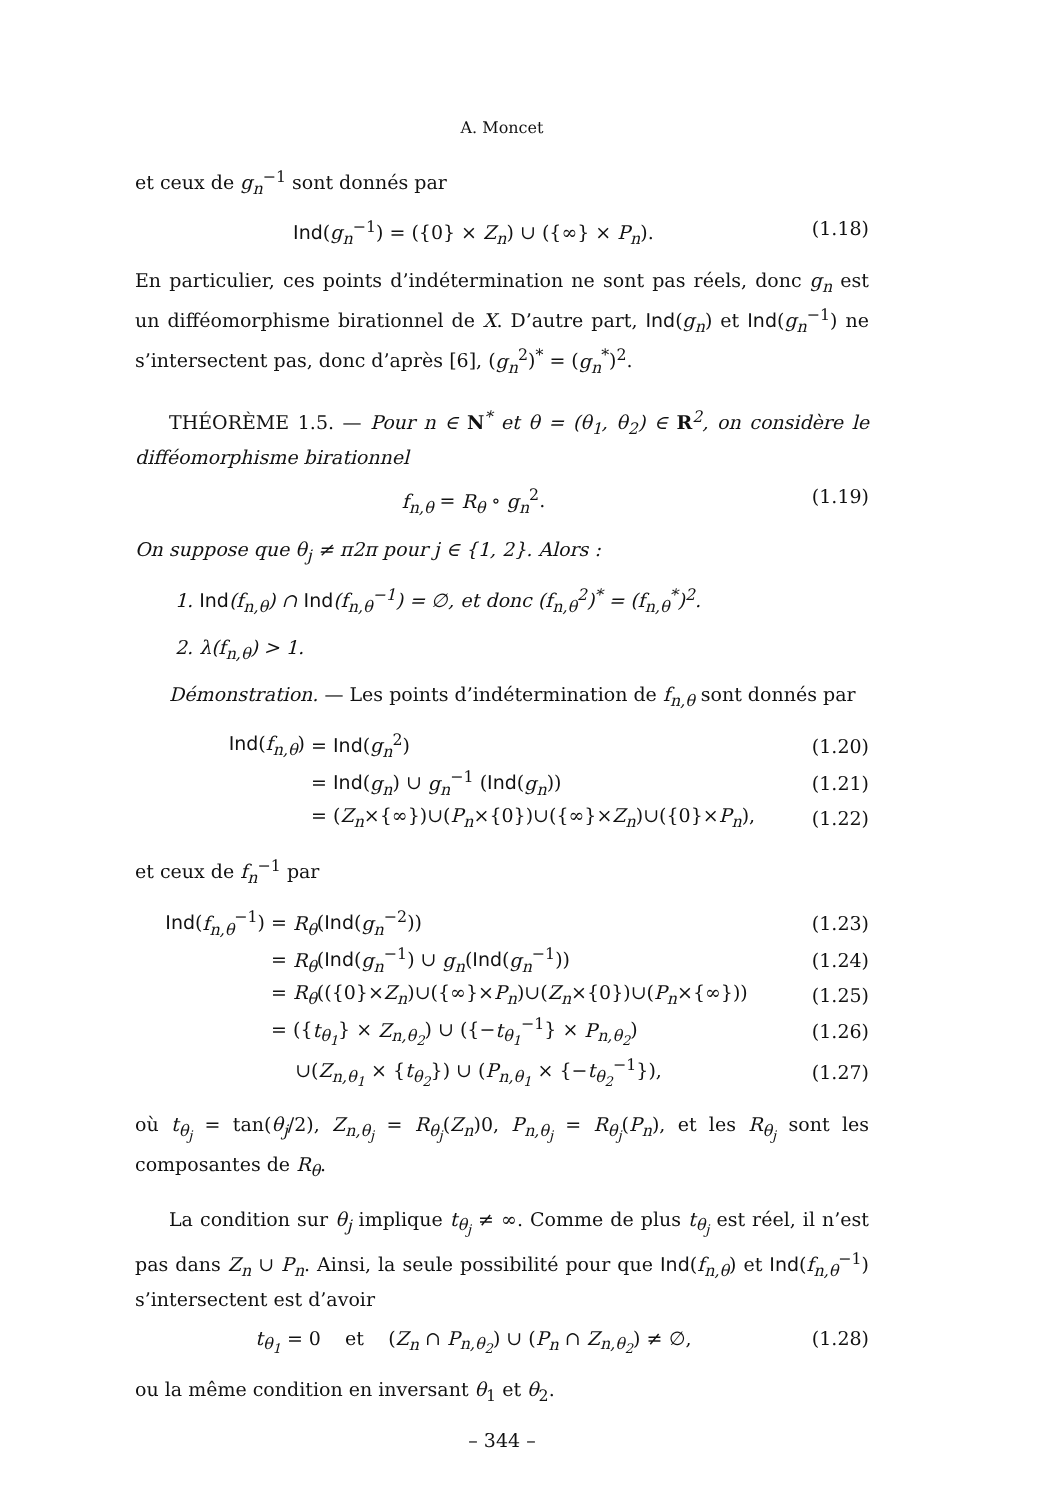A. Moncet
et ceux de g<sub>n</sub><sup>−1</sup> sont donnés par
Ind(g<sub>n</sub><sup>−1</sup>) = ({0} × Z<sub>n</sub>) ∪ ({∞} × P<sub>n</sub>). (1.18)
En particulier, ces points d’indétermination ne sont pas réels, donc g<sub>n</sub> est un difféomorphisme birationnel de X. D’autre part, Ind(g<sub>n</sub>) et Ind(g<sub>n</sub><sup>−1</sup>) ne s’intersectent pas, donc d’après [6], (g<sub>n</sub><sup>2</sup>)<sup>*</sup> = (g<sub>n</sub><sup>*</sup>)<sup>2</sup>.
THÉORÈME 1.5. — Pour n ∈ N<sup>*</sup> et θ = (θ<sub>1</sub>, θ<sub>2</sub>) ∈ R<sup>2</sup>, on considère le difféomorphisme birationnel
f<sub>n,θ</sub> = R<sub>θ</sub> ∘ g<sub>n</sub><sup>2</sup>. (1.19)
On suppose que θ<sub>j</sub> ≠ π2π pour j ∈ {1, 2}. Alors :
1. Ind(f<sub>n,θ</sub>) ∩ Ind(f<sub>n,θ</sub><sup>−1</sup>) = ∅, et donc (f<sub>n,θ</sub><sup>2</sup>)<sup>*</sup> = (f<sub>n,θ</sub><sup>*</sup>)<sup>2</sup>.
2. λ(f<sub>n,θ</sub>) > 1.
Démonstration. — Les points d’indétermination de f<sub>n,θ</sub> sont donnés par
| Ind ( f<sub>n,θ</sub> ) | = Ind ( g<sub>n</sub><sup>2</sup>) | (1.20) |
| | = Ind ( g<sub>n</sub> ) ∪ g<sub>n</sub><sup>−1</sup> ( Ind ( g<sub>n</sub> )) | (1.21) |
| | = ( Z<sub>n</sub> ×{∞})∪( P<sub>n</sub> ×{0})∪({∞}× Z<sub>n</sub> )∪({0}× P<sub>n</sub> ), | (1.22) |
et ceux de f<sub>n</sub><sup>−1</sup> par
| Ind ( f<sub>n,θ</sub><sup>−1</sup>) | = R<sub>θ</sub> ( Ind ( g<sub>n</sub><sup>−2</sup>)) | (1.23) |
| | = R<sub>θ</sub> ( Ind ( g<sub>n</sub><sup>−1</sup>) ∪ g<sub>n</sub> ( Ind ( g<sub>n</sub><sup>−1</sup>)) | (1.24) |
| | = R<sub>θ</sub> (({0}× Z<sub>n</sub> )∪({∞}× P<sub>n</sub> )∪( Z<sub>n</sub> ×{0})∪( P<sub>n</sub> ×{∞})) | (1.25) |
| | = ({ t<sub>θ<sub>1</sub></sub> } × Z<sub>n,θ<sub>2</sub></sub> ) ∪ ({− t<sub>θ<sub>1</sub></sub><sup>−1</sup>} × P<sub>n,θ<sub>2</sub></sub> ) | (1.26) |
| | ∪( Z<sub>n,θ<sub>1</sub></sub> × { t<sub>θ<sub>2</sub></sub> }) ∪ ( P<sub>n,θ<sub>1</sub></sub> × {− t<sub>θ<sub>2</sub></sub><sup>−1</sup>}), | (1.27) |
où t<sub>θ<sub>j</sub></sub> = tan(θ<sub>j</sub>/2), Z<sub>n,θ<sub>j</sub></sub> = R<sub>θ<sub>j</sub></sub>(Z<sub>n</sub>)0, P<sub>n,θ<sub>j</sub></sub> = R<sub>θ<sub>j</sub></sub>(P<sub>n</sub>), et les R<sub>θ<sub>j</sub></sub> sont les composantes de R<sub>θ</sub>.
La condition sur θ<sub>j</sub> implique t<sub>θ<sub>j</sub></sub> ≠ ∞. Comme de plus t<sub>θ<sub>j</sub></sub> est réel, il n’est pas dans Z<sub>n</sub> ∪ P<sub>n</sub>. Ainsi, la seule possibilité pour que Ind(f<sub>n,θ</sub>) et Ind(f<sub>n,θ</sub><sup>−1</sup>) s’intersectent est d’avoir
t<sub>θ<sub>1</sub></sub> = 0 et (Z<sub>n</sub> ∩ P<sub>n,θ<sub>2</sub></sub>) ∪ (P<sub>n</sub> ∩ Z<sub>n,θ<sub>2</sub></sub>) ≠ ∅, (1.28)
ou la même condition en inversant θ<sub>1</sub> et θ<sub>2</sub>.
– 344 –